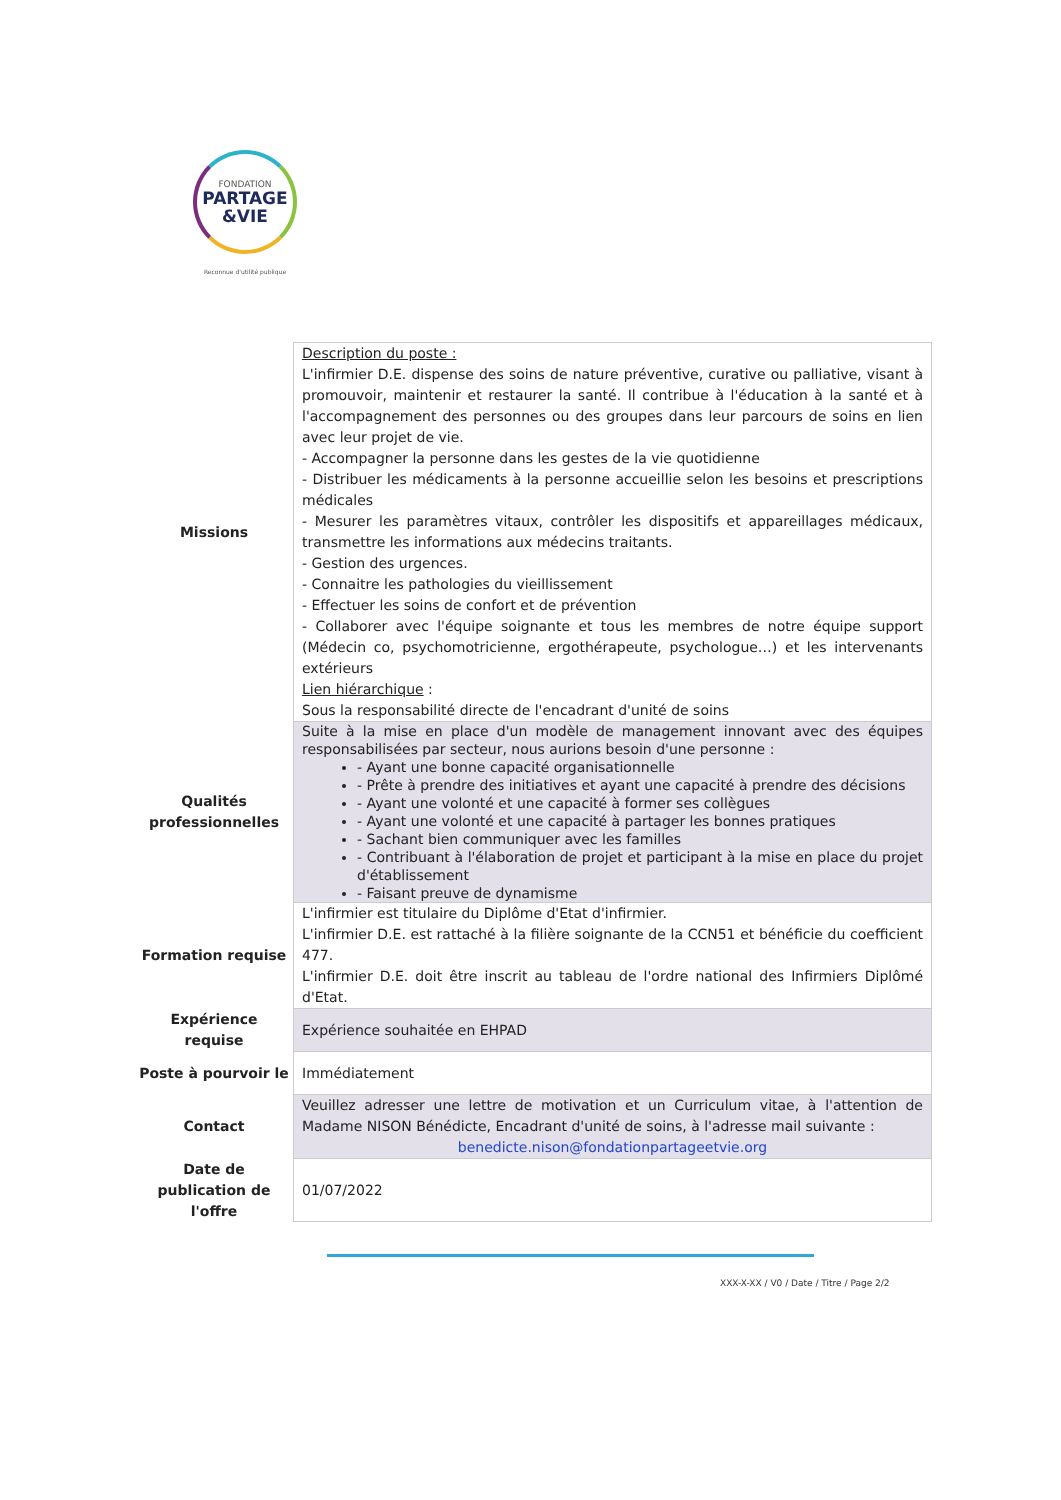FONDATION
PARTAGE
&VIE
Reconnue d'utilité publique
| Missions | Description du poste : L'infirmier D.E. dispense des soins de nature préventive, curative ou palliative, visant à promouvoir, maintenir et restaurer la santé. Il contribue à l'éducation à la santé et à l'accompagnement des personnes ou des groupes dans leur parcours de soins en lien avec leur projet de vie. - Accompagner la personne dans les gestes de la vie quotidienne - Distribuer les médicaments à la personne accueillie selon les besoins et prescriptions médicales - Mesurer les paramètres vitaux, contrôler les dispositifs et appareillages médicaux, transmettre les informations aux médecins traitants. - Gestion des urgences. - Connaitre les pathologies du vieillissement - Effectuer les soins de confort et de prévention - Collaborer avec l'équipe soignante et tous les membres de notre équipe support (Médecin co, psychomotricienne, ergothérapeute, psychologue…) et les intervenants extérieurs Lien hiérarchique : Sous la responsabilité directe de l'encadrant d'unité de soins |
| Qualités professionnelles | Suite à la mise en place d'un modèle de management innovant avec des équipes responsabilisées par secteur, nous aurions besoin d'une personne : - Ayant une bonne capacité organisationnelle - Prête à prendre des initiatives et ayant une capacité à prendre des décisions - Ayant une volonté et une capacité à former ses collègues - Ayant une volonté et une capacité à partager les bonnes pratiques - Sachant bien communiquer avec les familles - Contribuant à l'élaboration de projet et participant à la mise en place du projet d'établissement - Faisant preuve de dynamisme |
| Formation requise | L'infirmier est titulaire du Diplôme d'Etat d'infirmier. L'infirmier D.E. est rattaché à la filière soignante de la CCN51 et bénéficie du coefficient 477. L'infirmier D.E. doit être inscrit au tableau de l'ordre national des Infirmiers Diplômé d'Etat. |
| Expérience requise | Expérience souhaitée en EHPAD |
| Poste à pourvoir le | Immédiatement |
| Contact | Veuillez adresser une lettre de motivation et un Curriculum vitae, à l'attention de Madame NISON Bénédicte, Encadrant d'unité de soins, à l'adresse mail suivante : benedicte.nison@fondationpartageetvie.org |
| Date de publication de l'offre | 01/07/2022 |
XXX-X-XX / V0 / Date / Titre / Page 2/2